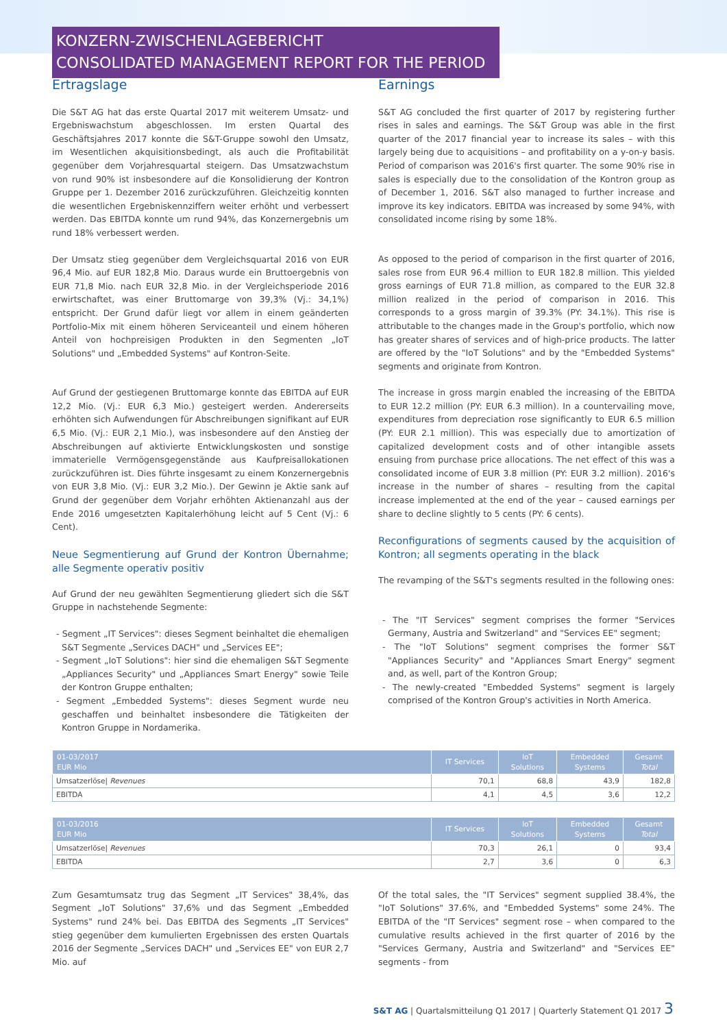KONZERN-ZWISCHENLAGEBERICHT
CONSOLIDATED MANAGEMENT REPORT FOR THE PERIOD
Ertragslage
Die S&T AG hat das erste Quartal 2017 mit weiterem Umsatz- und Ergebniswachstum abgeschlossen. Im ersten Quartal des Geschäftsjahres 2017 konnte die S&T-Gruppe sowohl den Umsatz, im Wesentlichen akquisitionsbedingt, als auch die Profitabilität gegenüber dem Vorjahresquartal steigern. Das Umsatzwachstum von rund 90% ist insbesondere auf die Konsolidierung der Kontron Gruppe per 1. Dezember 2016 zurückzuführen. Gleichzeitig konnten die wesentlichen Ergebniskennziffern weiter erhöht und verbessert werden. Das EBITDA konnte um rund 94%, das Konzernergebnis um rund 18% verbessert werden.
Der Umsatz stieg gegenüber dem Vergleichsquartal 2016 von EUR 96,4 Mio. auf EUR 182,8 Mio. Daraus wurde ein Bruttoergebnis von EUR 71,8 Mio. nach EUR 32,8 Mio. in der Vergleichsperiode 2016 erwirtschaftet, was einer Bruttomarge von 39,3% (Vj.: 34,1%) entspricht. Der Grund dafür liegt vor allem in einem geänderten Portfolio-Mix mit einem höheren Serviceanteil und einem höheren Anteil von hochpreisigen Produkten in den Segmenten „IoT Solutions" und „Embedded Systems" auf Kontron-Seite.
Auf Grund der gestiegenen Bruttomarge konnte das EBITDA auf EUR 12,2 Mio. (Vj.: EUR 6,3 Mio.) gesteigert werden. Andererseits erhöhten sich Aufwendungen für Abschreibungen signifikant auf EUR 6,5 Mio. (Vj.: EUR 2,1 Mio.), was insbesondere auf den Anstieg der Abschreibungen auf aktivierte Entwicklungskosten und sonstige immaterielle Vermögensgegenstände aus Kaufpreisallokationen zurückzuführen ist. Dies führte insgesamt zu einem Konzernergebnis von EUR 3,8 Mio. (Vj.: EUR 3,2 Mio.). Der Gewinn je Aktie sank auf Grund der gegenüber dem Vorjahr erhöhten Aktienanzahl aus der Ende 2016 umgesetzten Kapitalerhöhung leicht auf 5 Cent (Vj.: 6 Cent).
Neue Segmentierung auf Grund der Kontron Übernahme; alle Segmente operativ positiv
Auf Grund der neu gewählten Segmentierung gliedert sich die S&T Gruppe in nachstehende Segmente:
- Segment „IT Services": dieses Segment beinhaltet die ehemaligen S&T Segmente „Services DACH" und „Services EE";
- Segment „IoT Solutions": hier sind die ehemaligen S&T Segmente „Appliances Security" und „Appliances Smart Energy" sowie Teile der Kontron Gruppe enthalten;
- Segment „Embedded Systems": dieses Segment wurde neu geschaffen und beinhaltet insbesondere die Tätigkeiten der Kontron Gruppe in Nordamerika.
Earnings
S&T AG concluded the first quarter of 2017 by registering further rises in sales and earnings. The S&T Group was able in the first quarter of the 2017 financial year to increase its sales – with this largely being due to acquisitions – and profitability on a y-on-y basis. Period of comparison was 2016's first quarter. The some 90% rise in sales is especially due to the consolidation of the Kontron group as of December 1, 2016. S&T also managed to further increase and improve its key indicators. EBITDA was increased by some 94%, with consolidated income rising by some 18%.
As opposed to the period of comparison in the first quarter of 2016, sales rose from EUR 96.4 million to EUR 182.8 million. This yielded gross earnings of EUR 71.8 million, as compared to the EUR 32.8 million realized in the period of comparison in 2016. This corresponds to a gross margin of 39.3% (PY: 34.1%). This rise is attributable to the changes made in the Group's portfolio, which now has greater shares of services and of high-price products. The latter are offered by the "IoT Solutions" and by the "Embedded Systems" segments and originate from Kontron.
The increase in gross margin enabled the increasing of the EBITDA to EUR 12.2 million (PY: EUR 6.3 million). In a countervailing move, expenditures from depreciation rose significantly to EUR 6.5 million (PY: EUR 2.1 million). This was especially due to amortization of capitalized development costs and of other intangible assets ensuing from purchase price allocations. The net effect of this was a consolidated income of EUR 3.8 million (PY: EUR 3.2 million). 2016's increase in the number of shares – resulting from the capital increase implemented at the end of the year – caused earnings per share to decline slightly to 5 cents (PY: 6 cents).
Reconfigurations of segments caused by the acquisition of Kontron; all segments operating in the black
The revamping of the S&T's segments resulted in the following ones:
- The "IT Services" segment comprises the former "Services Germany, Austria and Switzerland" and "Services EE" segment;
- The "IoT Solutions" segment comprises the former S&T "Appliances Security" and "Appliances Smart Energy" segment and, as well, part of the Kontron Group;
- The newly-created "Embedded Systems" segment is largely comprised of the Kontron Group's activities in North America.
| 01-03/2017 EUR Mio | IT Services | IoT Solutions | Embedded Systems | Gesamt Total |
| --- | --- | --- | --- | --- |
| Umsatzerlöse/ Revenues | 70,1 | 68,8 | 43,9 | 182,8 |
| EBITDA | 4,1 | 4,5 | 3,6 | 12,2 |
| 01-03/2016 EUR Mio | IT Services | IoT Solutions | Embedded Systems | Gesamt Total |
| --- | --- | --- | --- | --- |
| Umsatzerlöse/ Revenues | 70,3 | 26,1 | 0 | 93,4 |
| EBITDA | 2,7 | 3,6 | 0 | 6,3 |
Zum Gesamtumsatz trug das Segment „IT Services" 38,4%, das Segment „IoT Solutions" 37,6% und das Segment „Embedded Systems" rund 24% bei. Das EBITDA des Segments „IT Services" stieg gegenüber dem kumulierten Ergebnissen des ersten Quartals 2016 der Segmente „Services DACH" und „Services EE" von EUR 2,7 Mio. auf
Of the total sales, the "IT Services" segment supplied 38.4%, the "IoT Solutions" 37.6%, and "Embedded Systems" some 24%. The EBITDA of the "IT Services" segment rose – when compared to the cumulative results achieved in the first quarter of 2016 by the "Services Germany, Austria and Switzerland" and "Services EE" segments - from
S&T AG | Quartalsmitteilung Q1 2017 | Quarterly Statement Q1 2017 3